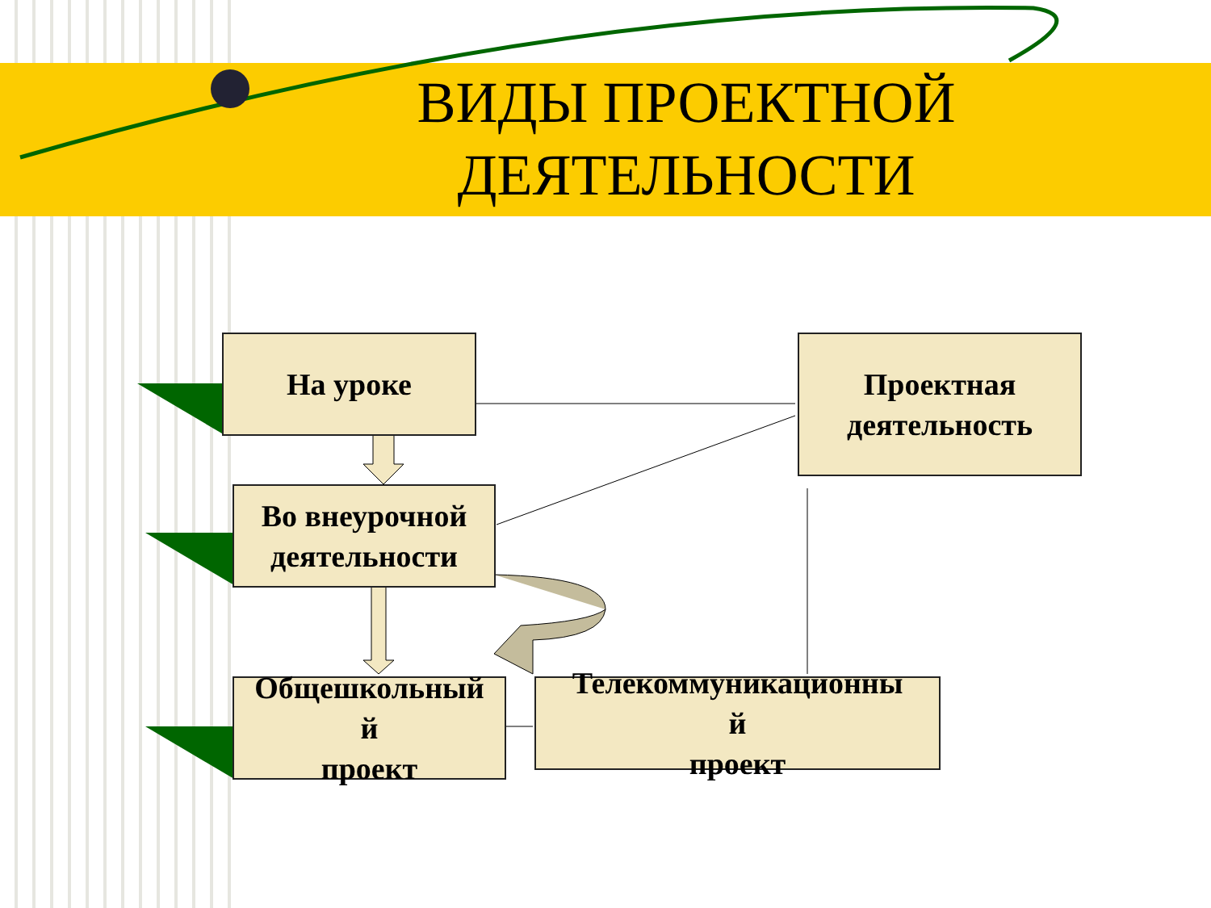ВИДЫ ПРОЕКТНОЙ ДЕЯТЕЛЬНОСТИ
На уроке
Проектная деятельность
Во внеурочной деятельности
Общешкольный
й
проект
Телекоммуникационны
й
проект